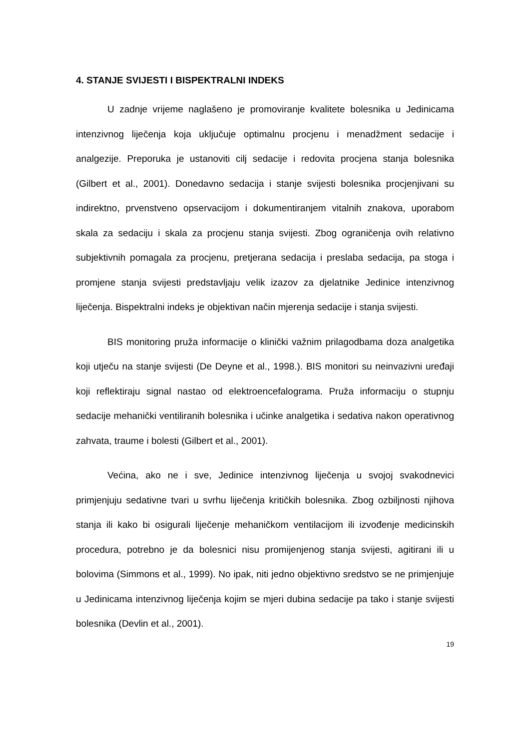4. STANJE SVIJESTI I BISPEKTRALNI INDEKS
U zadnje vrijeme naglašeno je promoviranje kvalitete bolesnika u Jedinicama intenzivnog liječenja koja uključuje optimalnu procjenu i menadžment sedacije i analgezije. Preporuka je ustanoviti cilj sedacije i redovita procjena stanja bolesnika (Gilbert et al., 2001). Donedavno sedacija i stanje svijesti bolesnika procjenjivani su indirektno, prvenstveno opservacijom i dokumentiranjem vitalnih znakova, uporabom skala za sedaciju i skala za procjenu stanja svijesti. Zbog ograničenja ovih relativno subjektivnih pomagala za procjenu, pretjerana sedacija i preslaba sedacija, pa stoga i promjene stanja svijesti predstavljaju velik izazov za djelatnike Jedinice intenzivnog liječenja. Bispektralni indeks je objektivan način mjerenja sedacije i stanja svijesti.
BIS monitoring pruža informacije o klinički važnim prilagodbama doza analgetika koji utječu na stanje svijesti (De Deyne et al., 1998.). BIS monitori su neinvazivni uređaji koji reflektiraju signal nastao od elektroencefalograma. Pruža informaciju o stupnju sedacije mehanički ventiliranih bolesnika i učinke analgetika i sedativa nakon operativnog zahvata, traume i bolesti (Gilbert et al., 2001).
Većina, ako ne i sve, Jedinice intenzivnog liječenja u svojoj svakodnevici primjenjuju sedativne tvari u svrhu liječenja kritičkih bolesnika. Zbog ozbiljnosti njihova stanja ili kako bi osigurali liječenje mehaničkom ventilacijom ili izvođenje medicinskih procedura, potrebno je da bolesnici nisu promijenjenog stanja svijesti, agitirani ili u bolovima (Simmons et al., 1999). No ipak, niti jedno objektivno sredstvo se ne primjenjuje u Jedinicama intenzivnog liječenja kojim se mjeri dubina sedacije pa tako i stanje svijesti bolesnika (Devlin et al., 2001).
19